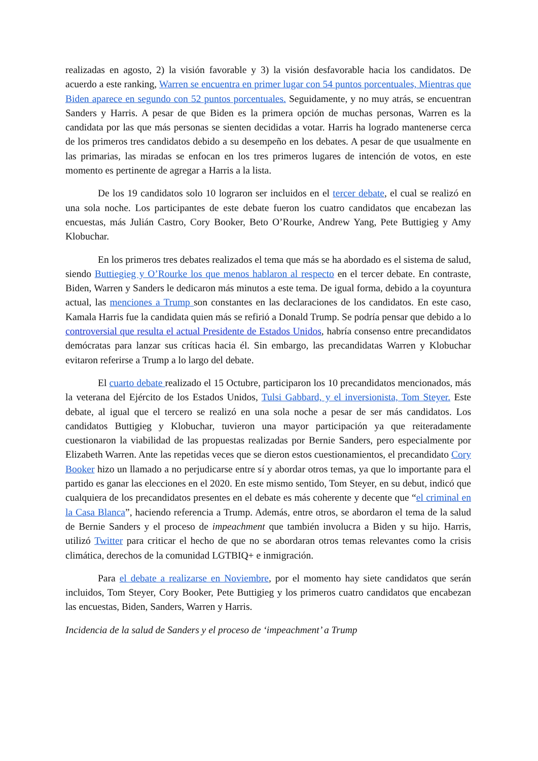realizadas en agosto, 2) la visión favorable y 3) la visión desfavorable hacia los candidatos. De acuerdo a este ranking, Warren se encuentra en primer lugar con 54 puntos porcentuales, Mientras que Biden aparece en segundo con 52 puntos porcentuales. Seguidamente, y no muy atrás, se encuentran Sanders y Harris. A pesar de que Biden es la primera opción de muchas personas, Warren es la candidata por las que más personas se sienten decididas a votar. Harris ha logrado mantenerse cerca de los primeros tres candidatos debido a su desempeño en los debates. A pesar de que usualmente en las primarias, las miradas se enfocan en los tres primeros lugares de intención de votos, en este momento es pertinente de agregar a Harris a la lista.
De los 19 candidatos solo 10 lograron ser incluidos en el tercer debate, el cual se realizó en una sola noche. Los participantes de este debate fueron los cuatro candidatos que encabezan las encuestas, más Julián Castro, Cory Booker, Beto O’Rourke, Andrew Yang, Pete Buttigieg y Amy Klobuchar.
En los primeros tres debates realizados el tema que más se ha abordado es el sistema de salud, siendo Buttiegieg y O’Rourke los que menos hablaron al respecto en el tercer debate. En contraste, Biden, Warren y Sanders le dedicaron más minutos a este tema. De igual forma, debido a la coyuntura actual, las menciones a Trump son constantes en las declaraciones de los candidatos. En este caso, Kamala Harris fue la candidata quien más se refirió a Donald Trump. Se podría pensar que debido a lo controversial que resulta el actual Presidente de Estados Unidos, habría consenso entre precandidatos demócratas para lanzar sus críticas hacia él. Sin embargo, las precandidatas Warren y Klobuchar evitaron referirse a Trump a lo largo del debate.
El cuarto debate realizado el 15 Octubre, participaron los 10 precandidatos mencionados, más la veterana del Ejército de los Estados Unidos, Tulsi Gabbard, y el inversionista, Tom Steyer. Este debate, al igual que el tercero se realizó en una sola noche a pesar de ser más candidatos. Los candidatos Buttigieg y Klobuchar, tuvieron una mayor participación ya que reiteradamente cuestionaron la viabilidad de las propuestas realizadas por Bernie Sanders, pero especialmente por Elizabeth Warren. Ante las repetidas veces que se dieron estos cuestionamientos, el precandidato Cory Booker hizo un llamado a no perjudicarse entre sí y abordar otros temas, ya que lo importante para el partido es ganar las elecciones en el 2020. En este mismo sentido, Tom Steyer, en su debut, indicó que cualquiera de los precandidatos presentes en el debate es más coherente y decente que “el criminal en la Casa Blanca”, haciendo referencia a Trump. Además, entre otros, se abordaron el tema de la salud de Bernie Sanders y el proceso de impeachment que también involucra a Biden y su hijo. Harris, utilizó Twitter para criticar el hecho de que no se abordaran otros temas relevantes como la crisis climática, derechos de la comunidad LGTBIQ+ e inmigración.
Para el debate a realizarse en Noviembre, por el momento hay siete candidatos que serán incluidos, Tom Steyer, Cory Booker, Pete Buttigieg y los primeros cuatro candidatos que encabezan las encuestas, Biden, Sanders, Warren y Harris.
Incidencia de la salud de Sanders y el proceso de ‘impeachment’ a Trump